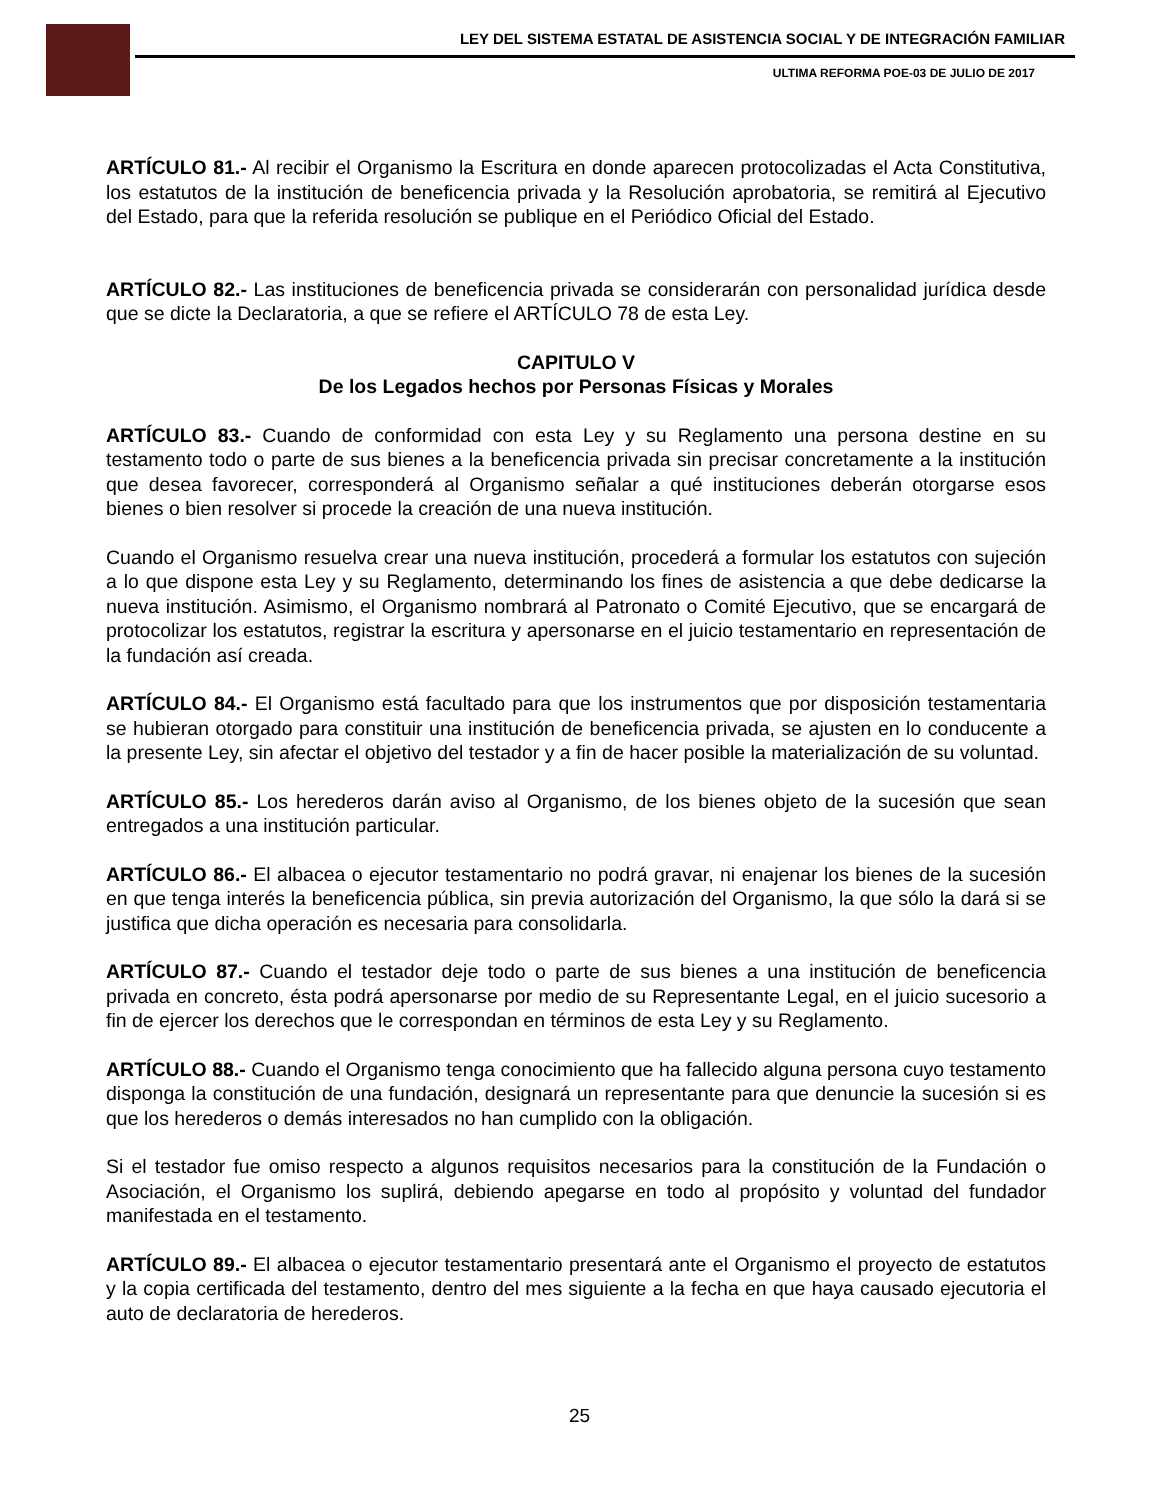LEY DEL SISTEMA ESTATAL DE ASISTENCIA SOCIAL Y DE INTEGRACIÓN FAMILIAR
ULTIMA REFORMA POE-03 DE JULIO DE 2017
ARTÍCULO 81.- Al recibir el Organismo la Escritura en donde aparecen protocolizadas el Acta Constitutiva, los estatutos de la institución de beneficencia privada y la Resolución aprobatoria, se remitirá al Ejecutivo del Estado, para que la referida resolución se publique en el Periódico Oficial del Estado.
ARTÍCULO 82.- Las instituciones de beneficencia privada se considerarán con personalidad jurídica desde que se dicte la Declaratoria, a que se refiere el ARTÍCULO 78 de esta Ley.
CAPITULO V
De los Legados hechos por Personas Físicas y Morales
ARTÍCULO 83.- Cuando de conformidad con esta Ley y su Reglamento una persona destine en su testamento todo o parte de sus bienes a la beneficencia privada sin precisar concretamente a la institución que desea favorecer, corresponderá al Organismo señalar a qué instituciones deberán otorgarse esos bienes o bien resolver si procede la creación de una nueva institución.
Cuando el Organismo resuelva crear una nueva institución, procederá a formular los estatutos con sujeción a lo que dispone esta Ley y su Reglamento, determinando los fines de asistencia a que debe dedicarse la nueva institución. Asimismo, el Organismo nombrará al Patronato o Comité Ejecutivo, que se encargará de protocolizar los estatutos, registrar la escritura y apersonarse en el juicio testamentario en representación de la fundación así creada.
ARTÍCULO 84.- El Organismo está facultado para que los instrumentos que por disposición testamentaria se hubieran otorgado para constituir una institución de beneficencia privada, se ajusten en lo conducente a la presente Ley, sin afectar el objetivo del testador y a fin de hacer posible la materialización de su voluntad.
ARTÍCULO 85.- Los herederos darán aviso al Organismo, de los bienes objeto de la sucesión que sean entregados a una institución particular.
ARTÍCULO 86.- El albacea o ejecutor testamentario no podrá gravar, ni enajenar los bienes de la sucesión en que tenga interés la beneficencia pública, sin previa autorización del Organismo, la que sólo la dará si se justifica que dicha operación es necesaria para consolidarla.
ARTÍCULO 87.- Cuando el testador deje todo o parte de sus bienes a una institución de beneficencia privada en concreto, ésta podrá apersonarse por medio de su Representante Legal, en el juicio sucesorio a fin de ejercer los derechos que le correspondan en términos de esta Ley y su Reglamento.
ARTÍCULO 88.- Cuando el Organismo tenga conocimiento que ha fallecido alguna persona cuyo testamento disponga la constitución de una fundación, designará un representante para que denuncie la sucesión si es que los herederos o demás interesados no han cumplido con la obligación.
Si el testador fue omiso respecto a algunos requisitos necesarios para la constitución de la Fundación o Asociación, el Organismo los suplirá, debiendo apegarse en todo al propósito y voluntad del fundador manifestada en el testamento.
ARTÍCULO 89.- El albacea o ejecutor testamentario presentará ante el Organismo el proyecto de estatutos y la copia certificada del testamento, dentro del mes siguiente a la fecha en que haya causado ejecutoria el auto de declaratoria de herederos.
25